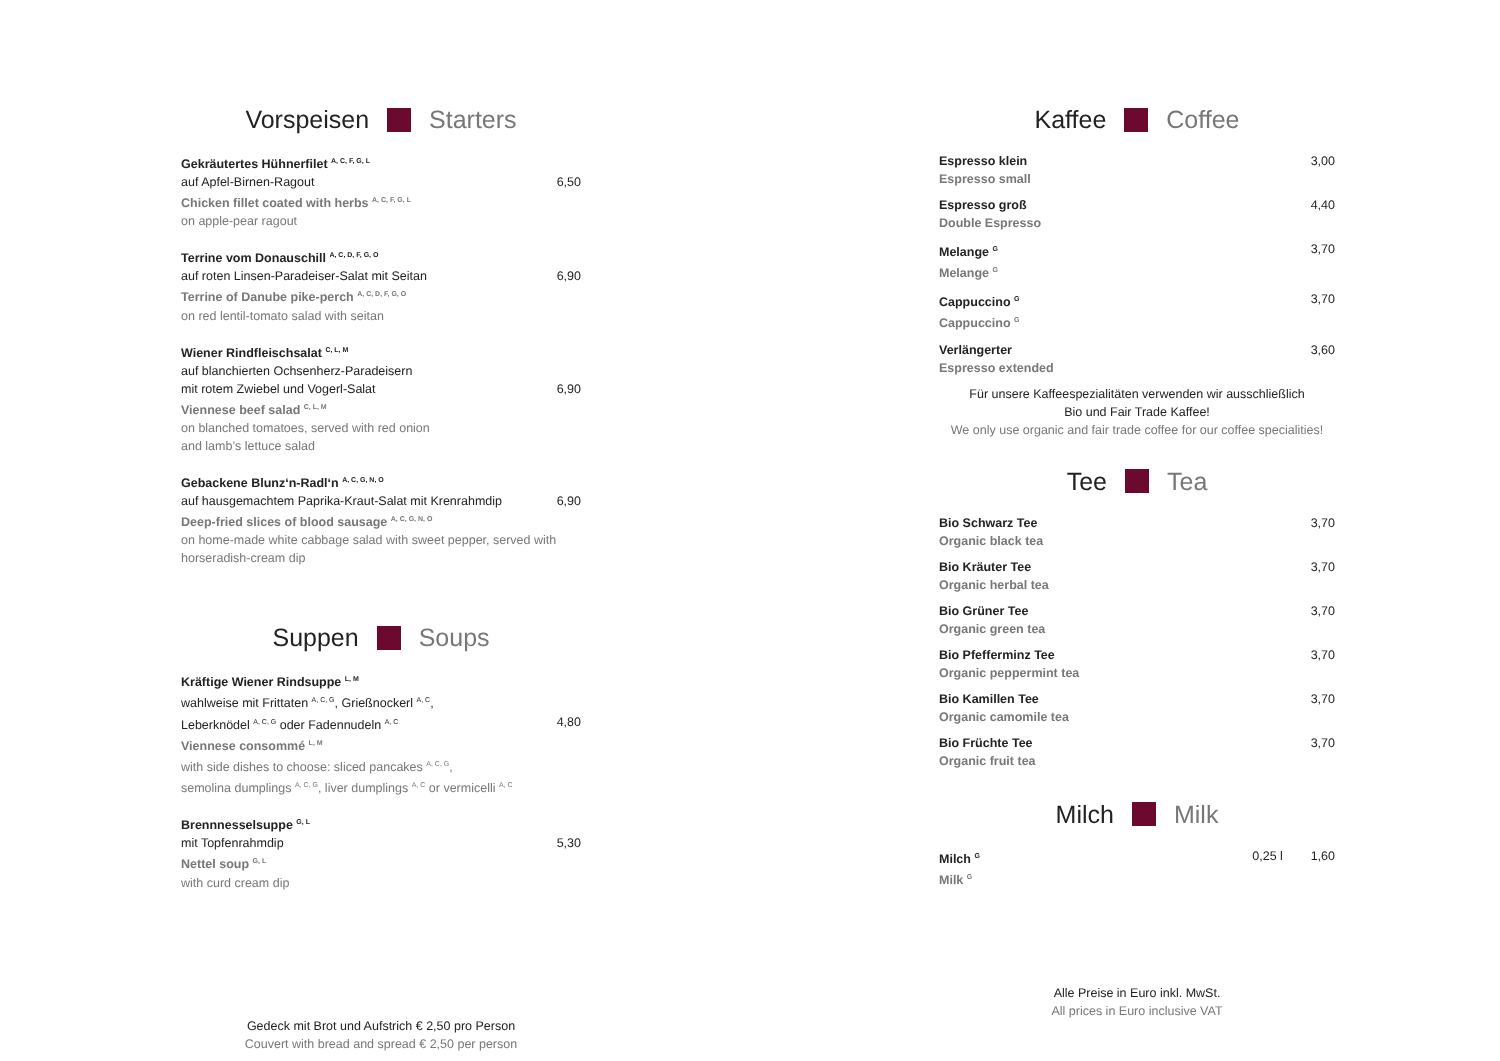Vorspeisen Starters
Gekräutertes Hühnerfilet <sup>A, C, F, G, L</sup>
auf Apfel-Birnen-Ragout 6,50
Chicken fillet coated with herbs <sup>A, C, F, G, L</sup>
on apple-pear ragout
Terrine vom Donauschill <sup>A, C, D, F, G, O</sup>
auf roten Linsen-Paradeiser-Salat mit Seitan 6,90
Terrine of Danube pike-perch <sup>A, C, D, F, G, O</sup>
on red lentil-tomato salad with seitan
Wiener Rindfleischsalat <sup>C, L, M</sup>
auf blanchierten Ochsenherz-Paradeisern
mit rotem Zwiebel und Vogerl-Salat 6,90
Viennese beef salad <sup>C, L, M</sup>
on blanched tomatoes, served with red onion
and lamb’s lettuce salad
Gebackene Blunz‘n-Radl‘n <sup>A, C, G, N, O</sup>
auf hausgemachtem Paprika-Kraut-Salat mit Krenrahmdip 6,90
Deep-fried slices of blood sausage <sup>A, C, G, N, O</sup>
on home-made white cabbage salad with sweet pepper, served with horseradish-cream dip
Suppen Soups
Kräftige Wiener Rindsuppe <sup>L, M</sup>
wahlweise mit Frittaten <sup>A, C, G</sup>, Grießnockerl <sup>A, C</sup>,
Leberknödel <sup>A, C, G</sup> oder Fadennudeln <sup>A, C</sup> 4,80
Viennese consommé <sup>L, M</sup>
with side dishes to choose: sliced pancakes <sup>A, C, G</sup>,
semolina dumplings <sup>A, C, G</sup>, liver dumplings <sup>A, C</sup> or vermicelli <sup>A, C</sup>
Brennnesselsuppe <sup>G, L</sup>
mit Topfenrahmdip 5,30
Nettel soup <sup>G, L</sup>
with curd cream dip
Gedeck mit Brot und Aufstrich € 2,50 pro Person
Couvert with bread and spread € 2,50 per person
Kaffee Coffee
Espresso klein 3,00
Espresso small
Espresso groß 4,40
Double Espresso
Melange <sup>G</sup> 3,70
Melange <sup>G</sup>
Cappuccino <sup>G</sup> 3,70
Cappuccino <sup>G</sup>
Verlängerter 3,60
Espresso extended
Für unsere Kaffeespezialitäten verwenden wir ausschließlich
Bio und Fair Trade Kaffee!
We only use organic and fair trade coffee for our coffee specialities!
Tee Tea
Bio Schwarz Tee 3,70
Organic black tea
Bio Kräuter Tee 3,70
Organic herbal tea
Bio Grüner Tee 3,70
Organic green tea
Bio Pfefferminz Tee 3,70
Organic peppermint tea
Bio Kamillen Tee 3,70
Organic camomile tea
Bio Früchte Tee 3,70
Organic fruit tea
Milch Milk
Milch <sup>G</sup> 0,25 l 1,60
Milk <sup>G</sup>
Alle Preise in Euro inkl. MwSt.
All prices in Euro inclusive VAT